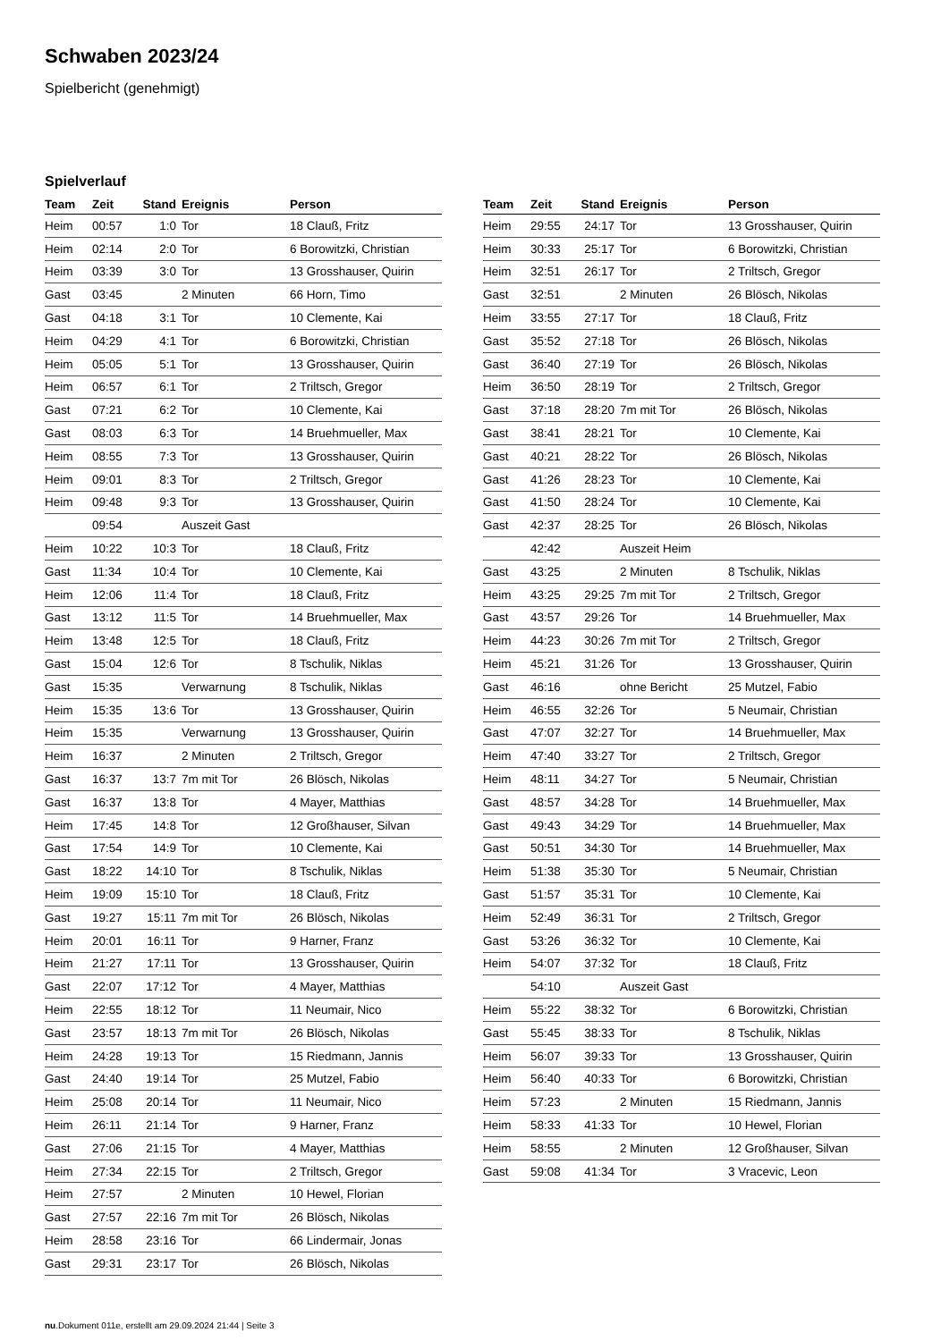Schwaben 2023/24
Spielbericht (genehmigt)
Spielverlauf
| Team | Zeit | Stand | Ereignis | Person |
| --- | --- | --- | --- | --- |
| Heim | 00:57 | 1:0 | Tor | 18 Clauß, Fritz |
| Heim | 02:14 | 2:0 | Tor | 6 Borowitzki, Christian |
| Heim | 03:39 | 3:0 | Tor | 13 Grosshauser, Quirin |
| Gast | 03:45 | | 2 Minuten | 66 Horn, Timo |
| Gast | 04:18 | 3:1 | Tor | 10 Clemente, Kai |
| Heim | 04:29 | 4:1 | Tor | 6 Borowitzki, Christian |
| Heim | 05:05 | 5:1 | Tor | 13 Grosshauser, Quirin |
| Heim | 06:57 | 6:1 | Tor | 2 Triltsch, Gregor |
| Gast | 07:21 | 6:2 | Tor | 10 Clemente, Kai |
| Gast | 08:03 | 6:3 | Tor | 14 Bruehmueller, Max |
| Heim | 08:55 | 7:3 | Tor | 13 Grosshauser, Quirin |
| Heim | 09:01 | 8:3 | Tor | 2 Triltsch, Gregor |
| Heim | 09:48 | 9:3 | Tor | 13 Grosshauser, Quirin |
| | 09:54 | | Auszeit Gast | |
| Heim | 10:22 | 10:3 | Tor | 18 Clauß, Fritz |
| Gast | 11:34 | 10:4 | Tor | 10 Clemente, Kai |
| Heim | 12:06 | 11:4 | Tor | 18 Clauß, Fritz |
| Gast | 13:12 | 11:5 | Tor | 14 Bruehmueller, Max |
| Heim | 13:48 | 12:5 | Tor | 18 Clauß, Fritz |
| Gast | 15:04 | 12:6 | Tor | 8 Tschulik, Niklas |
| Gast | 15:35 | | Verwarnung | 8 Tschulik, Niklas |
| Heim | 15:35 | 13:6 | Tor | 13 Grosshauser, Quirin |
| Heim | 15:35 | | Verwarnung | 13 Grosshauser, Quirin |
| Heim | 16:37 | | 2 Minuten | 2 Triltsch, Gregor |
| Gast | 16:37 | 13:7 | 7m mit Tor | 26 Blösch, Nikolas |
| Gast | 16:37 | 13:8 | Tor | 4 Mayer, Matthias |
| Heim | 17:45 | 14:8 | Tor | 12 Großhauser, Silvan |
| Gast | 17:54 | 14:9 | Tor | 10 Clemente, Kai |
| Gast | 18:22 | 14:10 | Tor | 8 Tschulik, Niklas |
| Heim | 19:09 | 15:10 | Tor | 18 Clauß, Fritz |
| Gast | 19:27 | 15:11 | 7m mit Tor | 26 Blösch, Nikolas |
| Heim | 20:01 | 16:11 | Tor | 9 Harner, Franz |
| Heim | 21:27 | 17:11 | Tor | 13 Grosshauser, Quirin |
| Gast | 22:07 | 17:12 | Tor | 4 Mayer, Matthias |
| Heim | 22:55 | 18:12 | Tor | 11 Neumair, Nico |
| Gast | 23:57 | 18:13 | 7m mit Tor | 26 Blösch, Nikolas |
| Heim | 24:28 | 19:13 | Tor | 15 Riedmann, Jannis |
| Gast | 24:40 | 19:14 | Tor | 25 Mutzel, Fabio |
| Heim | 25:08 | 20:14 | Tor | 11 Neumair, Nico |
| Heim | 26:11 | 21:14 | Tor | 9 Harner, Franz |
| Gast | 27:06 | 21:15 | Tor | 4 Mayer, Matthias |
| Heim | 27:34 | 22:15 | Tor | 2 Triltsch, Gregor |
| Heim | 27:57 | | 2 Minuten | 10 Hewel, Florian |
| Gast | 27:57 | 22:16 | 7m mit Tor | 26 Blösch, Nikolas |
| Heim | 28:58 | 23:16 | Tor | 66 Lindermair, Jonas |
| Gast | 29:31 | 23:17 | Tor | 26 Blösch, Nikolas |
| Team | Zeit | Stand | Ereignis | Person |
| --- | --- | --- | --- | --- |
| Heim | 29:55 | 24:17 | Tor | 13 Grosshauser, Quirin |
| Heim | 30:33 | 25:17 | Tor | 6 Borowitzki, Christian |
| Heim | 32:51 | 26:17 | Tor | 2 Triltsch, Gregor |
| Gast | 32:51 | | 2 Minuten | 26 Blösch, Nikolas |
| Heim | 33:55 | 27:17 | Tor | 18 Clauß, Fritz |
| Gast | 35:52 | 27:18 | Tor | 26 Blösch, Nikolas |
| Gast | 36:40 | 27:19 | Tor | 26 Blösch, Nikolas |
| Heim | 36:50 | 28:19 | Tor | 2 Triltsch, Gregor |
| Gast | 37:18 | 28:20 | 7m mit Tor | 26 Blösch, Nikolas |
| Gast | 38:41 | 28:21 | Tor | 10 Clemente, Kai |
| Gast | 40:21 | 28:22 | Tor | 26 Blösch, Nikolas |
| Gast | 41:26 | 28:23 | Tor | 10 Clemente, Kai |
| Gast | 41:50 | 28:24 | Tor | 10 Clemente, Kai |
| Gast | 42:37 | 28:25 | Tor | 26 Blösch, Nikolas |
| | 42:42 | | Auszeit Heim | |
| Gast | 43:25 | | 2 Minuten | 8 Tschulik, Niklas |
| Heim | 43:25 | 29:25 | 7m mit Tor | 2 Triltsch, Gregor |
| Gast | 43:57 | 29:26 | Tor | 14 Bruehmueller, Max |
| Heim | 44:23 | 30:26 | 7m mit Tor | 2 Triltsch, Gregor |
| Heim | 45:21 | 31:26 | Tor | 13 Grosshauser, Quirin |
| Gast | 46:16 | | ohne Bericht | 25 Mutzel, Fabio |
| Heim | 46:55 | 32:26 | Tor | 5 Neumair, Christian |
| Gast | 47:07 | 32:27 | Tor | 14 Bruehmueller, Max |
| Heim | 47:40 | 33:27 | Tor | 2 Triltsch, Gregor |
| Heim | 48:11 | 34:27 | Tor | 5 Neumair, Christian |
| Gast | 48:57 | 34:28 | Tor | 14 Bruehmueller, Max |
| Gast | 49:43 | 34:29 | Tor | 14 Bruehmueller, Max |
| Gast | 50:51 | 34:30 | Tor | 14 Bruehmueller, Max |
| Heim | 51:38 | 35:30 | Tor | 5 Neumair, Christian |
| Gast | 51:57 | 35:31 | Tor | 10 Clemente, Kai |
| Heim | 52:49 | 36:31 | Tor | 2 Triltsch, Gregor |
| Gast | 53:26 | 36:32 | Tor | 10 Clemente, Kai |
| Heim | 54:07 | 37:32 | Tor | 18 Clauß, Fritz |
| | 54:10 | | Auszeit Gast | |
| Heim | 55:22 | 38:32 | Tor | 6 Borowitzki, Christian |
| Gast | 55:45 | 38:33 | Tor | 8 Tschulik, Niklas |
| Heim | 56:07 | 39:33 | Tor | 13 Grosshauser, Quirin |
| Heim | 56:40 | 40:33 | Tor | 6 Borowitzki, Christian |
| Heim | 57:23 | | 2 Minuten | 15 Riedmann, Jannis |
| Heim | 58:33 | 41:33 | Tor | 10 Hewel, Florian |
| Heim | 58:55 | | 2 Minuten | 12 Großhauser, Silvan |
| Gast | 59:08 | 41:34 | Tor | 3 Vracevic, Leon |
nu.Dokument 011e, erstellt am 29.09.2024 21:44 | Seite 3